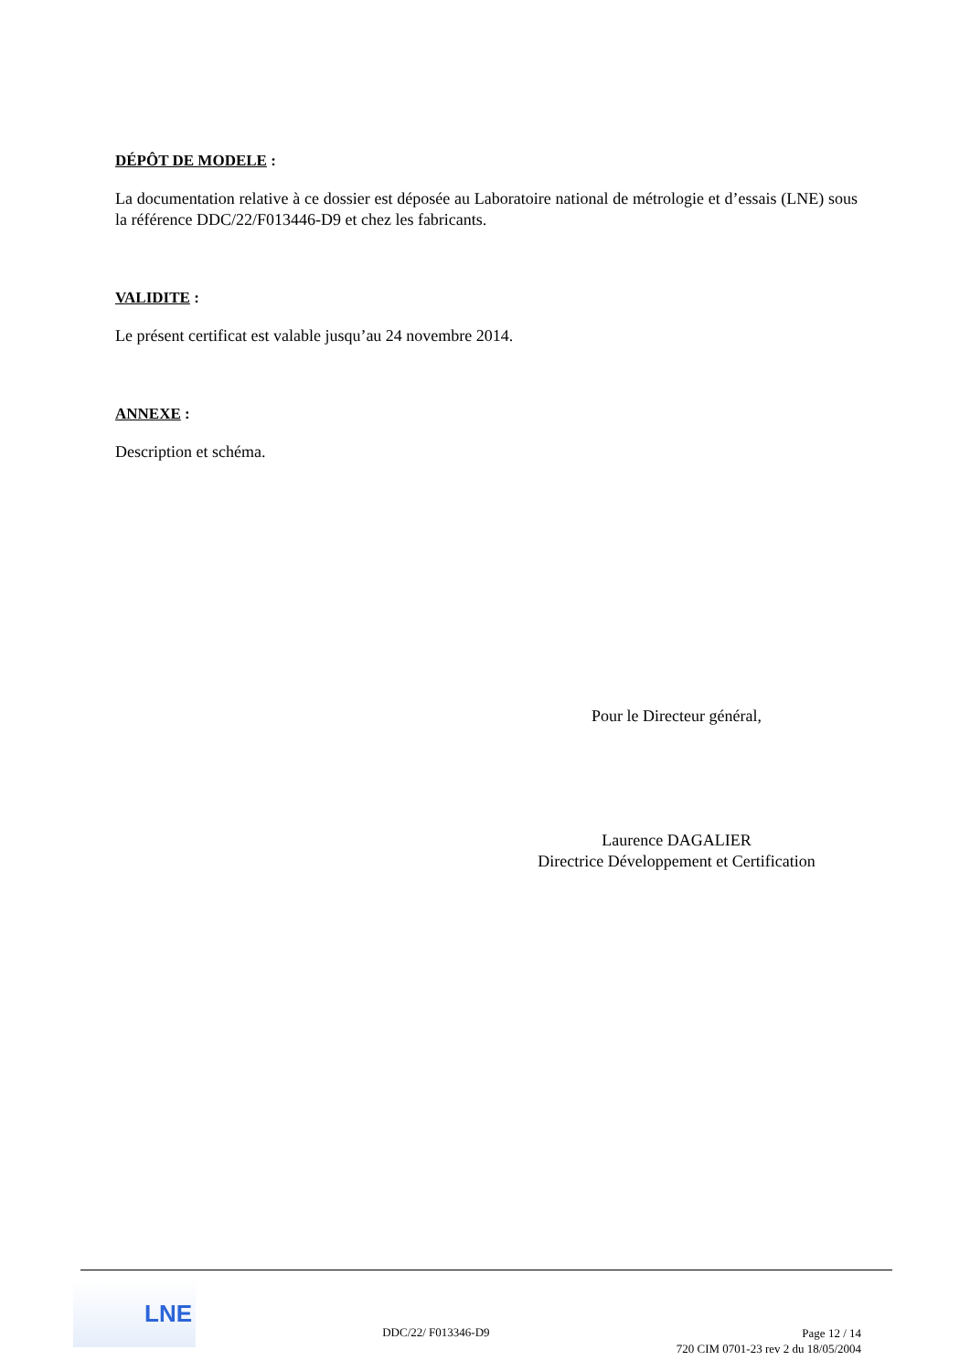DÉPÔT DE MODELE :
La documentation relative à ce dossier est déposée au Laboratoire national de métrologie et d’essais (LNE) sous la référence DDC/22/F013446-D9 et chez les fabricants.
VALIDITE :
Le présent certificat est valable jusqu’au 24 novembre 2014.
ANNEXE :
Description et schéma.
Pour le Directeur général,
Laurence DAGALIER
Directrice Développement et Certification
LNE
DDC/22/ F013346-D9
Page 12 / 14
720 CIM 0701-23 rev 2 du 18/05/2004